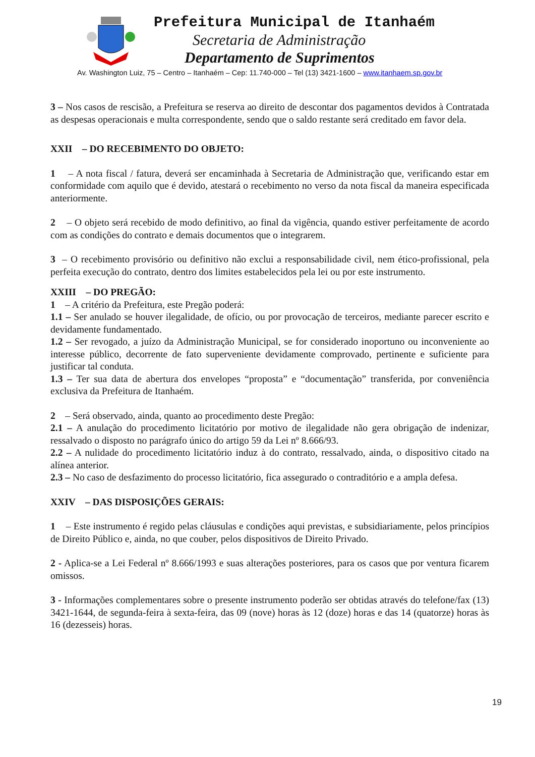Prefeitura Municipal de Itanhaém
Secretaria de Administração
Departamento de Suprimentos
Av. Washington Luiz, 75 – Centro – Itanhaém – Cep: 11.740-000 – Tel (13) 3421-1600 – www.itanhaem.sp.gov.br
3 – Nos casos de rescisão, a Prefeitura se reserva ao direito de descontar dos pagamentos devidos à Contratada as despesas operacionais e multa correspondente, sendo que o saldo restante será creditado em favor dela.
XXII – DO RECEBIMENTO DO OBJETO:
1 – A nota fiscal / fatura, deverá ser encaminhada à Secretaria de Administração que, verificando estar em conformidade com aquilo que é devido, atestará o recebimento no verso da nota fiscal da maneira especificada anteriormente.
2 – O objeto será recebido de modo definitivo, ao final da vigência, quando estiver perfeitamente de acordo com as condições do contrato e demais documentos que o integrarem.
3 – O recebimento provisório ou definitivo não exclui a responsabilidade civil, nem ético-profissional, pela perfeita execução do contrato, dentro dos limites estabelecidos pela lei ou por este instrumento.
XXIII – DO PREGÃO:
1 – A critério da Prefeitura, este Pregão poderá:
1.1 – Ser anulado se houver ilegalidade, de ofício, ou por provocação de terceiros, mediante parecer escrito e devidamente fundamentado.
1.2 – Ser revogado, a juízo da Administração Municipal, se for considerado inoportuno ou inconveniente ao interesse público, decorrente de fato superveniente devidamente comprovado, pertinente e suficiente para justificar tal conduta.
1.3 – Ter sua data de abertura dos envelopes “proposta” e “documentação” transferida, por conveniência exclusiva da Prefeitura de Itanhaém.
2 – Será observado, ainda, quanto ao procedimento deste Pregão:
2.1 – A anulação do procedimento licitatório por motivo de ilegalidade não gera obrigação de indenizar, ressalvado o disposto no parágrafo único do artigo 59 da Lei nº 8.666/93.
2.2 – A nulidade do procedimento licitatório induz à do contrato, ressalvado, ainda, o dispositivo citado na alínea anterior.
2.3 – No caso de desfazimento do processo licitatório, fica assegurado o contraditório e a ampla defesa.
XXIV – DAS DISPOSIÇÕES GERAIS:
1 – Este instrumento é regido pelas cláusulas e condições aqui previstas, e subsidiariamente, pelos princípios de Direito Público e, ainda, no que couber, pelos dispositivos de Direito Privado.
2 - Aplica-se a Lei Federal nº 8.666/1993 e suas alterações posteriores, para os casos que por ventura ficarem omissos.
3 - Informações complementares sobre o presente instrumento poderão ser obtidas através do telefone/fax (13) 3421-1644, de segunda-feira à sexta-feira, das 09 (nove) horas às 12 (doze) horas e das 14 (quatorze) horas às 16 (dezesseis) horas.
19